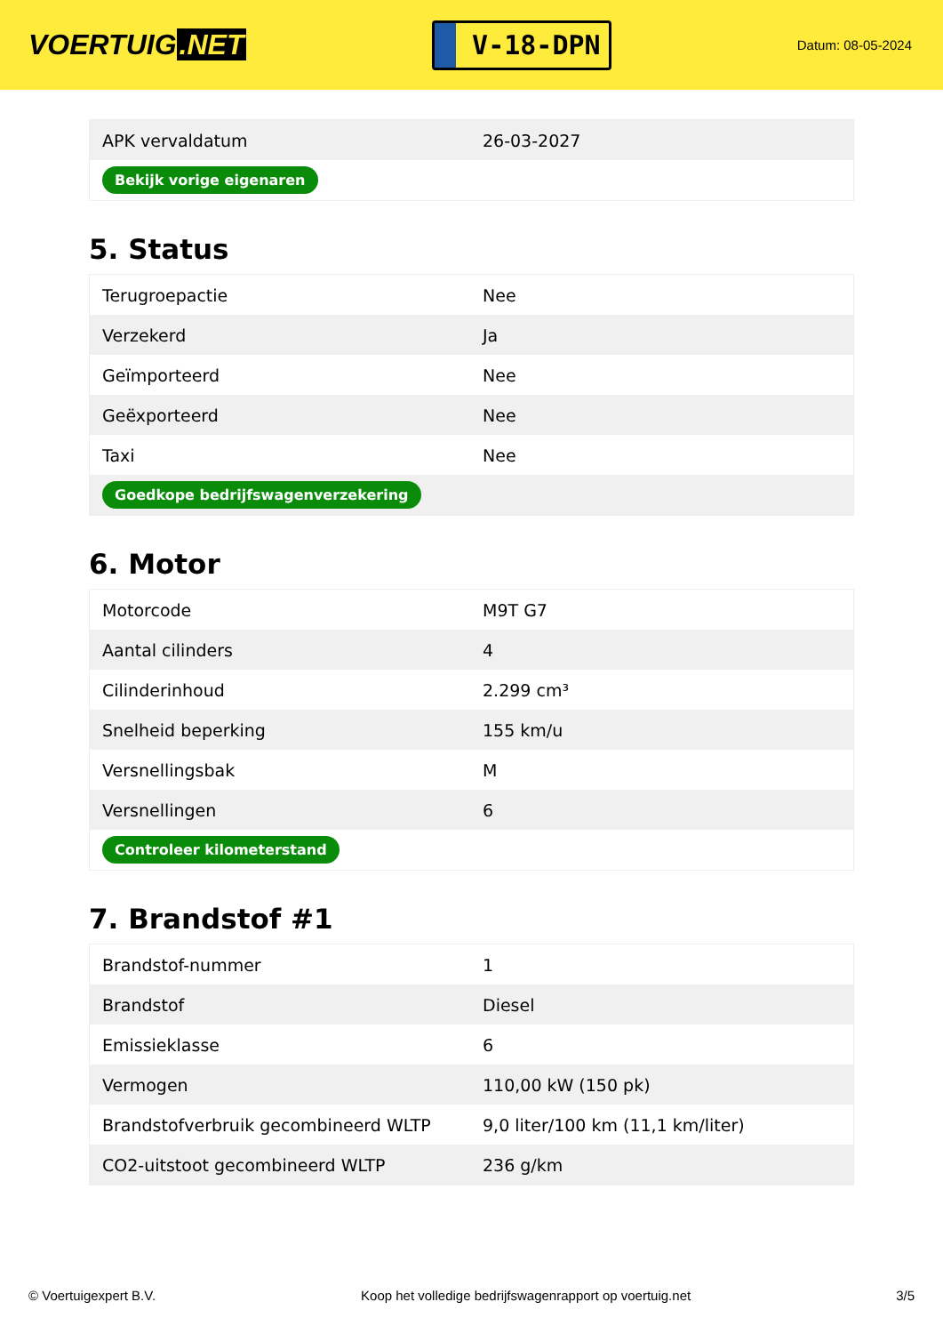VOERTUIG.NET
V-18-DPN
Datum: 08-05-2024
| APK vervaldatum | 26-03-2027 |
| Bekijk vorige eigenaren | |
5. Status
| Terugroepactie | Nee |
| Verzekerd | Ja |
| Geïmporteerd | Nee |
| Geëxporteerd | Nee |
| Taxi | Nee |
| Goedkope bedrijfswagenverzekering | |
6. Motor
| Motorcode | M9T G7 |
| Aantal cilinders | 4 |
| Cilinderinhoud | 2.299 cm³ |
| Snelheid beperking | 155 km/u |
| Versnellingsbak | M |
| Versnellingen | 6 |
| Controleer kilometerstand | |
7. Brandstof #1
| Brandstof-nummer | 1 |
| Brandstof | Diesel |
| Emissieklasse | 6 |
| Vermogen | 110,00 kW (150 pk) |
| Brandstofverbruik gecombineerd WLTP | 9,0 liter/100 km (11,1 km/liter) |
| CO2-uitstoot gecombineerd WLTP | 236 g/km |
© Voertuigexpert B.V. Koop het volledige bedrijfswagenrapport op voertuig.net 3/5